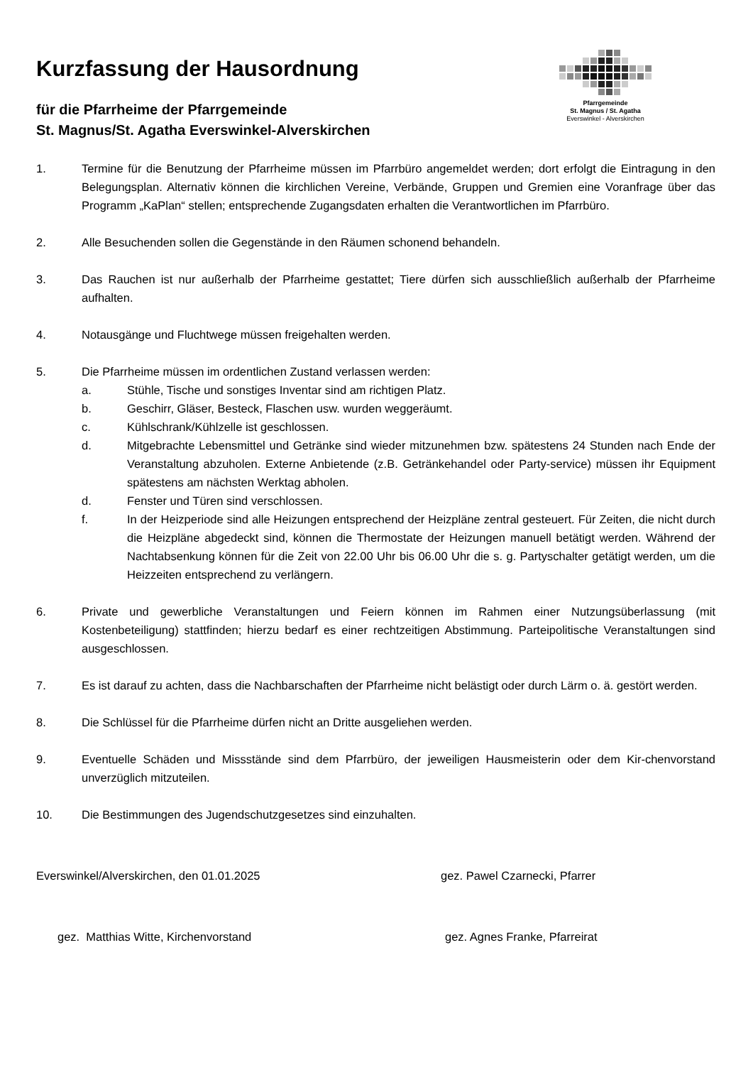Kurzfassung der Hausordnung
für die Pfarrheime der Pfarrgemeinde
St. Magnus/St. Agatha Everswinkel-Alverskirchen
Pfarrgemeinde
St. Magnus / St. Agatha
Everswinkel - Alverskirchen
1. Termine für die Benutzung der Pfarrheime müssen im Pfarrbüro angemeldet werden; dort erfolgt die Eintragung in den Belegungsplan. Alternativ können die kirchlichen Vereine, Verbände, Gruppen und Gremien eine Voranfrage über das Programm „KaPlan“ stellen; entsprechende Zugangsdaten erhalten die Verantwortlichen im Pfarrbüro.
2. Alle Besuchenden sollen die Gegenstände in den Räumen schonend behandeln.
3. Das Rauchen ist nur außerhalb der Pfarrheime gestattet; Tiere dürfen sich ausschließlich außerhalb der Pfarrheime aufhalten.
4. Notausgänge und Fluchtwege müssen freigehalten werden.
5. Die Pfarrheime müssen im ordentlichen Zustand verlassen werden:
a. Stühle, Tische und sonstiges Inventar sind am richtigen Platz.
b. Geschirr, Gläser, Besteck, Flaschen usw. wurden weggeräumt.
c. Kühlschrank/Kühlzelle ist geschlossen.
d. Mitgebrachte Lebensmittel und Getränke sind wieder mitzunehmen bzw. spätestens 24 Stunden nach Ende der Veranstaltung abzuholen. Externe Anbietende (z.B. Getränkehandel oder Party-service) müssen ihr Equipment spätestens am nächsten Werktag abholen.
d. Fenster und Türen sind verschlossen.
f. In der Heizperiode sind alle Heizungen entsprechend der Heizpläne zentral gesteuert. Für Zeiten, die nicht durch die Heizpläne abgedeckt sind, können die Thermostate der Heizungen manuell betätigt werden. Während der Nachtabsenkung können für die Zeit von 22.00 Uhr bis 06.00 Uhr die s. g. Partyschalter getätigt werden, um die Heizzeiten entsprechend zu verlängern.
6. Private und gewerbliche Veranstaltungen und Feiern können im Rahmen einer Nutzungsüberlassung (mit Kostenbeteiligung) stattfinden; hierzu bedarf es einer rechtzeitigen Abstimmung. Parteipolitische Veranstaltungen sind ausgeschlossen.
7. Es ist darauf zu achten, dass die Nachbarschaften der Pfarrheime nicht belästigt oder durch Lärm o. ä. gestört werden.
8. Die Schlüssel für die Pfarrheime dürfen nicht an Dritte ausgeliehen werden.
9. Eventuelle Schäden und Missstände sind dem Pfarrbüro, der jeweiligen Hausmeisterin oder dem Kir-chenvorstand unverzüglich mitzuteilen.
10. Die Bestimmungen des Jugendschutzgesetzes sind einzuhalten.
Everswinkel/Alverskirchen, den 01.01.2025 gez. Pawel Czarnecki, Pfarrer
gez. Matthias Witte, Kirchenvorstand gez. Agnes Franke, Pfarreirat